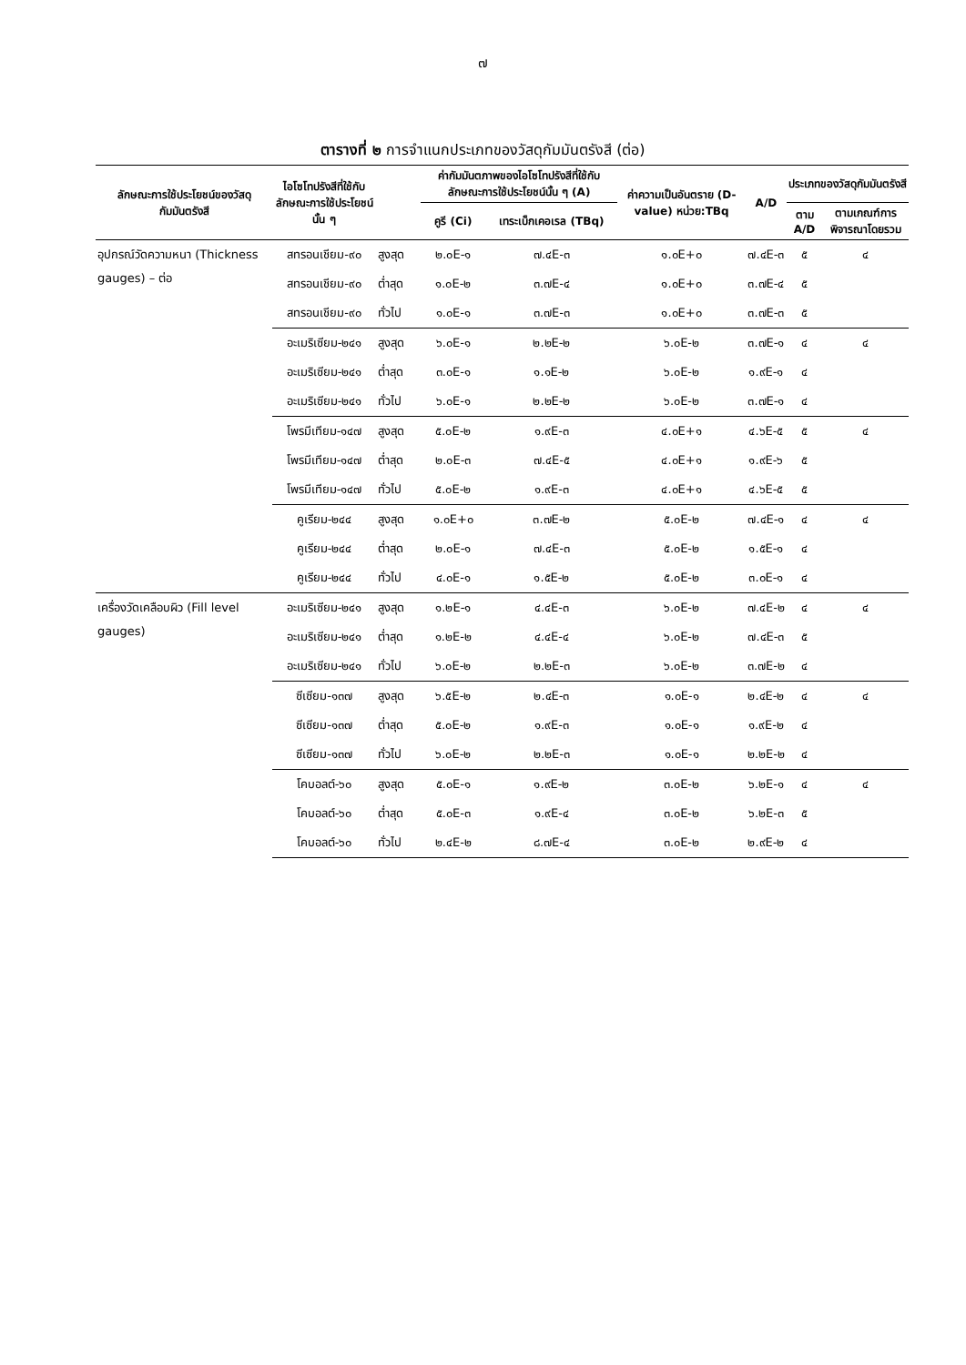๗
ตารางที่ ๒ การจำแนกประเภทของวัสดุกัมมันตรังสี (ต่อ)
| ลักษณะการใช้ประโยชน์ของวัสดุกัมมันตรังสี | ไอโซโทปรังสีที่ใช้กับลักษณะการใช้ประโยชน์นั้น ๆ | | ค่ากัมมันตภาพของไอโซโทปรังสีที่ใช้กับลักษณะการใช้ประโยชน์นั้น ๆ (A) | | ค่าความเป็นอันตราย (D-value) หน่วย:TBq | A/D | ประเภทของวัสดุกัมมันตรังสี | |
| --- | --- | --- | --- | --- | --- | --- | --- | --- |
| | | | คูรี (Ci) | เทระเบ็กเคอเรล (TBq) | | | ตาม A/D | ตามเกณฑ์การพิจารณาโดยรวม |
| อุปกรณ์วัดความหนา (Thickness gauges) – ต่อ | สทรอนเชียม-๙๐ | สูงสุด | ๒.๐E-๑ | ๗.๔E-๓ | ๑.๐E+๐ | ๗.๔E-๓ | ๕ | ๔ |
| | สทรอนเชียม-๙๐ | ต่ำสุด | ๑.๐E-๒ | ๓.๗E-๔ | ๑.๐E+๐ | ๓.๗E-๔ | ๕ | |
| | สทรอนเชียม-๙๐ | ทั่วไป | ๑.๐E-๑ | ๓.๗E-๓ | ๑.๐E+๐ | ๓.๗E-๓ | ๕ | |
| | อะเมริเซียม-๒๔๑ | สูงสุด | ๖.๐E-๑ | ๒.๒E-๒ | ๖.๐E-๒ | ๓.๗E-๑ | ๔ | ๔ |
| | อะเมริเซียม-๒๔๑ | ต่ำสุด | ๓.๐E-๑ | ๑.๑E-๒ | ๖.๐E-๒ | ๑.๙E-๑ | ๔ | |
| | อะเมริเซียม-๒๔๑ | ทั่วไป | ๖.๐E-๑ | ๒.๒E-๒ | ๖.๐E-๒ | ๓.๗E-๑ | ๔ | |
| | โพรมีเทียม-๑๔๗ | สูงสุด | ๕.๐E-๒ | ๑.๙E-๓ | ๔.๐E+๑ | ๔.๖E-๕ | ๕ | ๔ |
| | โพรมีเทียม-๑๔๗ | ต่ำสุด | ๒.๐E-๓ | ๗.๔E-๕ | ๔.๐E+๑ | ๑.๙E-๖ | ๕ | |
| | โพรมีเทียม-๑๔๗ | ทั่วไป | ๕.๐E-๒ | ๑.๙E-๓ | ๔.๐E+๑ | ๔.๖E-๕ | ๕ | |
| | คูเรียม-๒๔๔ | สูงสุด | ๑.๐E+๐ | ๓.๗E-๒ | ๕.๐E-๒ | ๗.๔E-๑ | ๔ | ๔ |
| | คูเรียม-๒๔๔ | ต่ำสุด | ๒.๐E-๑ | ๗.๔E-๓ | ๕.๐E-๒ | ๑.๕E-๑ | ๔ | |
| | คูเรียม-๒๔๔ | ทั่วไป | ๔.๐E-๑ | ๑.๕E-๒ | ๕.๐E-๒ | ๓.๐E-๑ | ๔ | |
| เครื่องวัดเคลือบผิว (Fill level gauges) | อะเมริเซียม-๒๔๑ | สูงสุด | ๑.๒E-๑ | ๔.๔E-๓ | ๖.๐E-๒ | ๗.๔E-๒ | ๔ | ๔ |
| | อะเมริเซียม-๒๔๑ | ต่ำสุด | ๑.๒E-๒ | ๔.๔E-๔ | ๖.๐E-๒ | ๗.๔E-๓ | ๕ | |
| | อะเมริเซียม-๒๔๑ | ทั่วไป | ๖.๐E-๒ | ๒.๒E-๓ | ๖.๐E-๒ | ๓.๗E-๒ | ๔ | |
| | ซีเซียม-๑๓๗ | สูงสุด | ๖.๕E-๒ | ๒.๔E-๓ | ๑.๐E-๑ | ๒.๔E-๒ | ๔ | ๔ |
| | ซีเซียม-๑๓๗ | ต่ำสุด | ๕.๐E-๒ | ๑.๙E-๓ | ๑.๐E-๑ | ๑.๙E-๒ | ๔ | |
| | ซีเซียม-๑๓๗ | ทั่วไป | ๖.๐E-๒ | ๒.๒E-๓ | ๑.๐E-๑ | ๒.๒E-๒ | ๔ | |
| | โคบอลต์-๖๐ | สูงสุด | ๕.๐E-๑ | ๑.๙E-๒ | ๓.๐E-๒ | ๖.๒E-๑ | ๔ | ๔ |
| | โคบอลต์-๖๐ | ต่ำสุด | ๕.๐E-๓ | ๑.๙E-๔ | ๓.๐E-๒ | ๖.๒E-๓ | ๕ | |
| | โคบอลต์-๖๐ | ทั่วไป | ๒.๔E-๒ | ๘.๗E-๔ | ๓.๐E-๒ | ๒.๙E-๒ | ๔ | |